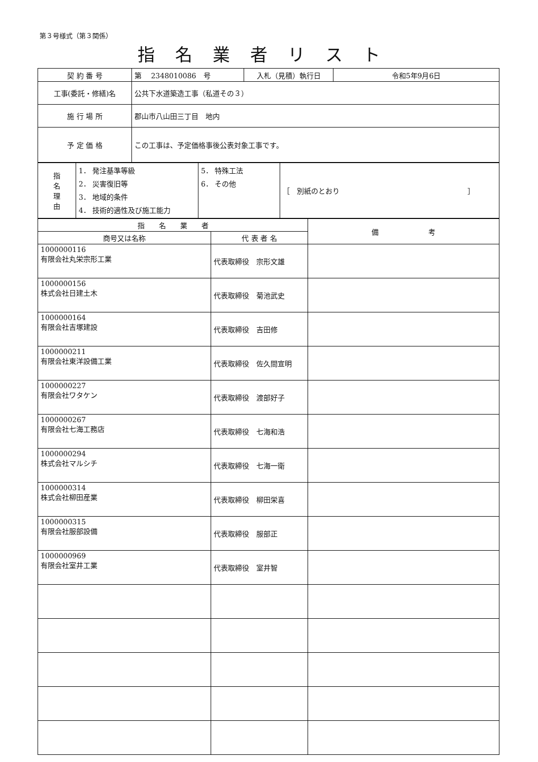第３号様式（第３関係）
指名業者リスト
| 契 約 番 号 | 第 2348010086 号 | 入札（見積）執行日 | 令和5年9月6日 |
| 工事(委託・修繕)名 | 公共下水道築造工事（私道その３） | | |
| 施 行 場 所 | 郡山市八山田三丁目 地内 | | |
| 予 定 価 格 | この工事は、予定価格事後公表対象工事です。 | | |
| 指 名 理 由 | 1． 発注基準等級 2． 災害復旧等 3． 地域的条件 4． 技術的適性及び施工能力 | 5． 特殊工法 6． その他 | ［ 別紙のとおり ］ |
| 指 名 業 者 | | 備 考 |
| --- | --- | --- |
| 商号又は名称 | 代 表 者 名 | |
| 1000000116 有限会社丸栄宗形工業 | 代表取締役 宗形文雄 | |
| 1000000156 株式会社日建土木 | 代表取締役 菊池武史 | |
| 1000000164 有限会社吉塚建設 | 代表取締役 吉田修 | |
| 1000000211 有限会社東洋設備工業 | 代表取締役 佐久間宣明 | |
| 1000000227 有限会社ワタケン | 代表取締役 渡部好子 | |
| 1000000267 有限会社七海工務店 | 代表取締役 七海和浩 | |
| 1000000294 株式会社マルシチ | 代表取締役 七海一衛 | |
| 1000000314 株式会社柳田産業 | 代表取締役 柳田栄喜 | |
| 1000000315 有限会社服部設備 | 代表取締役 服部正 | |
| 1000000969 有限会社室井工業 | 代表取締役 室井智 | |